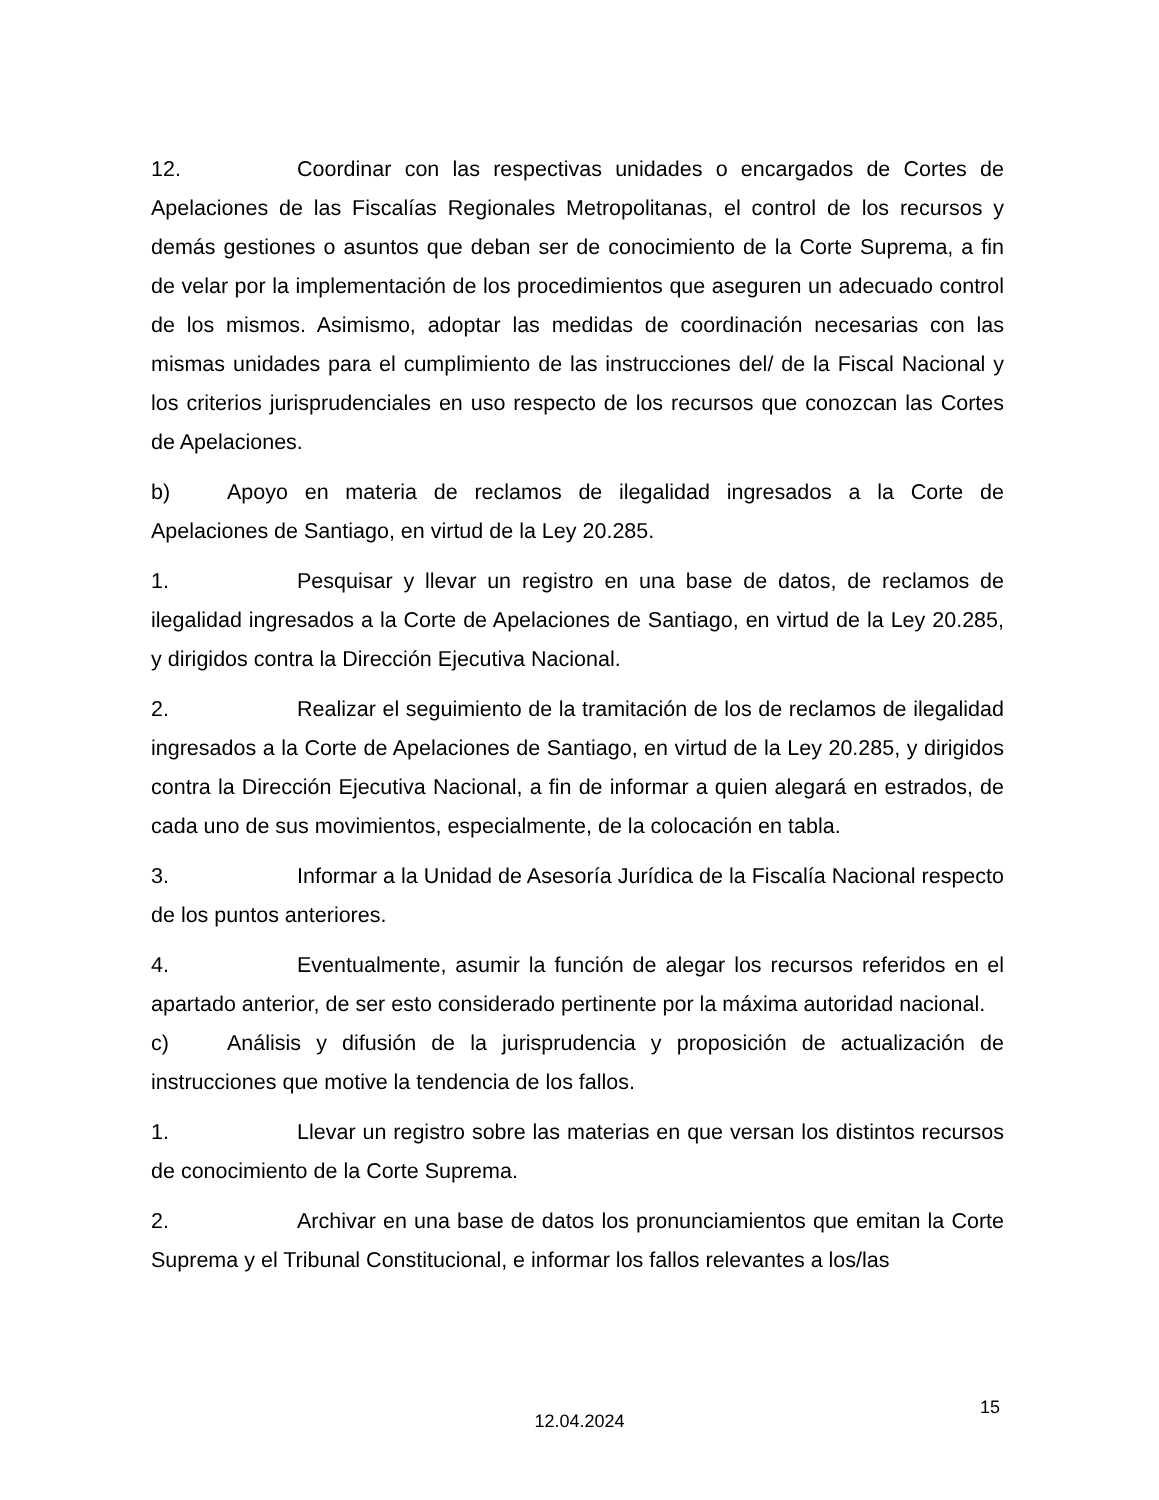12. Coordinar con las respectivas unidades o encargados de Cortes de Apelaciones de las Fiscalías Regionales Metropolitanas, el control de los recursos y demás gestiones o asuntos que deban ser de conocimiento de la Corte Suprema, a fin de velar por la implementación de los procedimientos que aseguren un adecuado control de los mismos. Asimismo, adoptar las medidas de coordinación necesarias con las mismas unidades para el cumplimiento de las instrucciones del/ de la Fiscal Nacional y los criterios jurisprudenciales en uso respecto de los recursos que conozcan las Cortes de Apelaciones.
b) Apoyo en materia de reclamos de ilegalidad ingresados a la Corte de Apelaciones de Santiago, en virtud de la Ley 20.285.
1. Pesquisar y llevar un registro en una base de datos, de reclamos de ilegalidad ingresados a la Corte de Apelaciones de Santiago, en virtud de la Ley 20.285, y dirigidos contra la Dirección Ejecutiva Nacional.
2. Realizar el seguimiento de la tramitación de los de reclamos de ilegalidad ingresados a la Corte de Apelaciones de Santiago, en virtud de la Ley 20.285, y dirigidos contra la Dirección Ejecutiva Nacional, a fin de informar a quien alegará en estrados, de cada uno de sus movimientos, especialmente, de la colocación en tabla.
3. Informar a la Unidad de Asesoría Jurídica de la Fiscalía Nacional respecto de los puntos anteriores.
4. Eventualmente, asumir la función de alegar los recursos referidos en el apartado anterior, de ser esto considerado pertinente por la máxima autoridad nacional.
c) Análisis y difusión de la jurisprudencia y proposición de actualización de instrucciones que motive la tendencia de los fallos.
1. Llevar un registro sobre las materias en que versan los distintos recursos de conocimiento de la Corte Suprema.
2. Archivar en una base de datos los pronunciamientos que emitan la Corte Suprema y el Tribunal Constitucional, e informar los fallos relevantes a los/las
15
12.04.2024